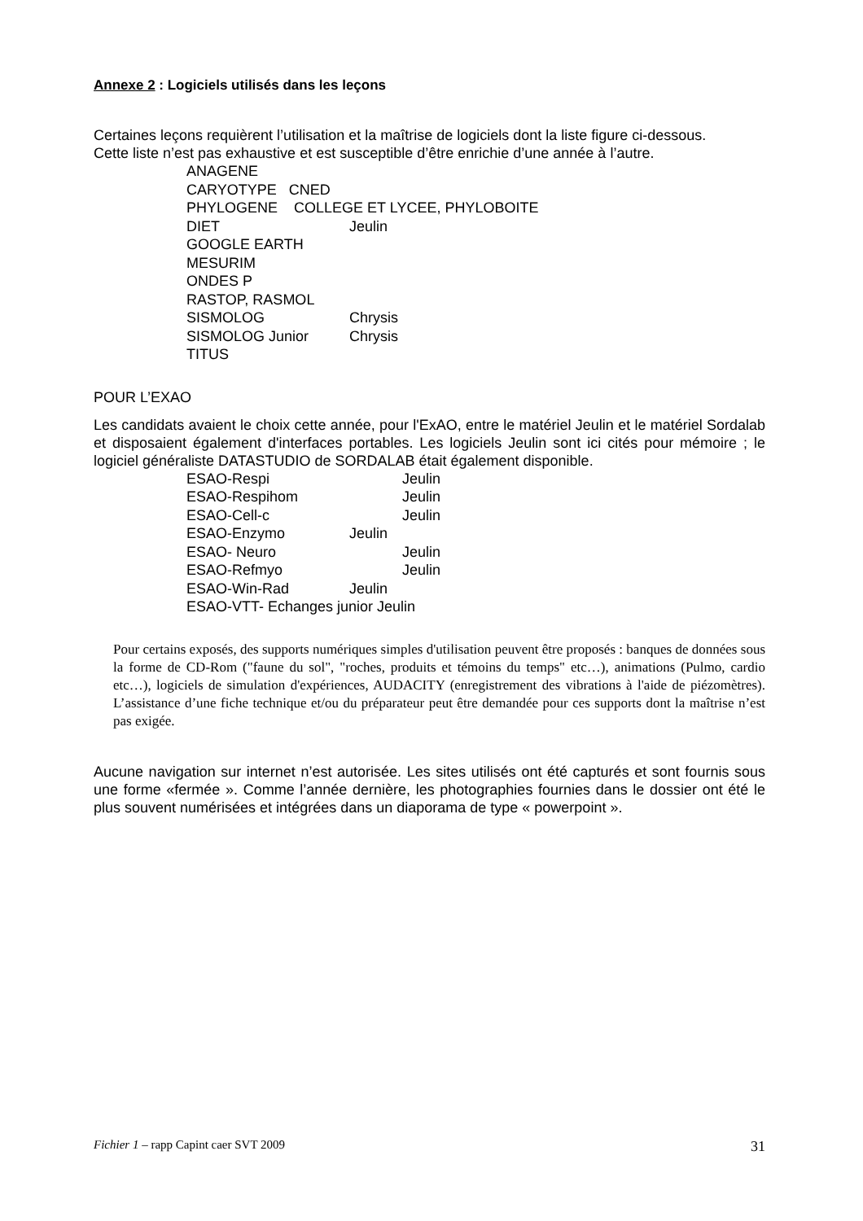Annexe 2 : Logiciels utilisés dans les leçons
Certaines leçons requièrent l’utilisation et la maîtrise de logiciels dont la liste figure ci-dessous.
Cette liste n’est pas exhaustive et est susceptible d’être enrichie d’une année à l’autre.
ANAGENE
CARYOTYPE CNED
PHYLOGENE COLLEGE ET LYCEE, PHYLOBOITE
DIET Jeulin
GOOGLE EARTH
MESURIM
ONDES P
RASTOP, RASMOL
SISMOLOG Chrysis
SISMOLOG Junior Chrysis
TITUS
POUR L’EXAO
Les candidats avaient le choix cette année, pour l'ExAO, entre le matériel Jeulin et le matériel Sordalab et disposaient également d'interfaces portables. Les logiciels Jeulin sont ici cités pour mémoire ; le logiciel généraliste DATASTUDIO de SORDALAB était également disponible.
ESAO-Respi Jeulin
ESAO-Respihom Jeulin
ESAO-Cell-c Jeulin
ESAO-Enzymo Jeulin
ESAO- Neuro Jeulin
ESAO-Refmyo Jeulin
ESAO-Win-Rad Jeulin
ESAO-VTT- Echanges junior Jeulin
Pour certains exposés, des supports numériques simples d'utilisation peuvent être proposés : banques de données sous la forme de CD-Rom ("faune du sol", "roches, produits et témoins du temps" etc…), animations (Pulmo, cardio etc…), logiciels de simulation d'expériences, AUDACITY (enregistrement des vibrations à l'aide de piézomètres). L’assistance d’une fiche technique et/ou du préparateur peut être demandée pour ces supports dont la maîtrise n’est pas exigée.
Aucune navigation sur internet n’est autorisée. Les sites utilisés ont été capturés et sont fournis sous une forme «fermée ». Comme l’année dernière, les photographies fournies dans le dossier ont été le plus souvent numérisées et intégrées dans un diaporama de type « powerpoint ».
Fichier 1 – rapp Capint caer SVT 2009 31